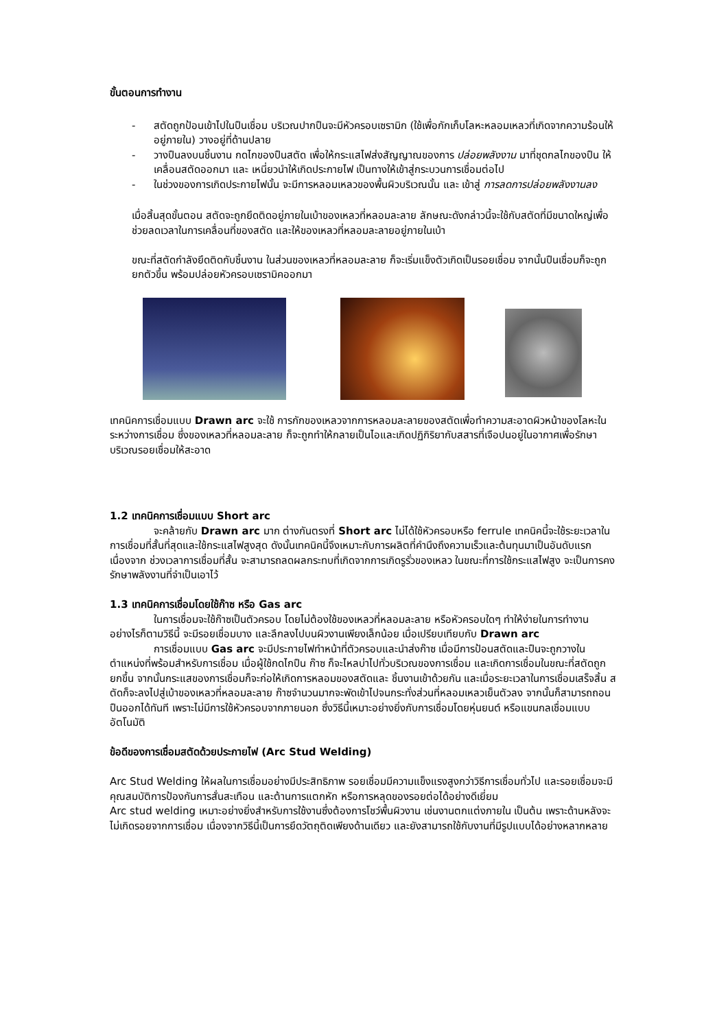ขั้นตอนการทำงาน
- สตัดถูกป้อนเข้าไปในปืนเชื่อม บริเวณปากปืนจะมีหัวครอบเซรามิก (ใช้เพื่อกักเก็บโลหะหลอมเหลวที่เกิดจากความร้อนให้อยู่ภายใน) วางอยู่ที่ด้านปลาย
- วางปืนลงบนชิ้นงาน กดไกของปืนสตัด เพื่อให้กระแสไฟส่งสัญญาณของการ ปล่อยพลังงาน มาที่ชุดกลไกของปืน ให้เคลื่อนสตัดออกมา และ เหนี่ยวนำให้เกิดประกายไฟ เป็นทางให้เข้าสู่กระบวนการเชื่อมต่อไป
- ในช่วงของการเกิดประกายไฟนั้น จะมีการหลอมเหลวของพื้นผิวบริเวณนั้น และ เข้าสู่ การลดการปล่อยพลังงานลง
เมื่อสิ้นสุดขั้นตอน สตัดจะถูกยึดติดอยู่ภายในเบ้าของเหลวที่หลอมละลาย ลักษณะดังกล่าวนี้จะใช้กับสตัดที่มีขนาดใหญ่เพื่อช่วยลดเวลาในการเคลื่อนที่ของสตัด และให้ของเหลวที่หลอมละลายอยู่ภายในเบ้า
ขณะที่สตัดกำลังยึดติดกับชิ้นงาน ในส่วนของเหลวที่หลอมละลาย ก็จะเริ่มแข็งตัวเกิดเป็นรอยเชื่อม จากนั้นปืนเชื่อมก็จะถูกยกตัวขึ้น พร้อมปล่อยหัวครอบเซรามิคออกมา
เทคนิคการเชื่อมแบบ Drawn arc จะใช้ การกักของเหลวจากการหลอมละลายของสตัดเพื่อทำความสะอาดผิวหน้าของโลหะในระหว่างการเชื่อม ซึ่งของเหลวที่หลอมละลาย ก็จะถูกทำให้กลายเป็นไอและเกิดปฏิกิริยากับสสารที่เจือปนอยู่ในอากาศเพื่อรักษาบริเวณรอยเชื่อมให้สะอาด
1.2 เทคนิคการเชื่อมแบบ Short arc
จะคล้ายกับ Drawn arc มาก ต่างกันตรงที่ Short arc ไม่ได้ใช้หัวครอบหรือ ferrule เทคนิคนี้จะใช้ระยะเวลาในการเชื่อมที่สั้นที่สุดและใช้กระแสไฟสูงสุด ดังนั้นเทคนิคนี้จึงเหมาะกับการผลิตที่คำนึงถึงความเร็วและต้นทุนมาเป็นอันดับแรก เนื่องจาก ช่วงเวลาการเชื่อมที่สั้น จะสามารถลดผลกระทบที่เกิดจากการเกิดรูรั่วของเหลว ในขณะที่การใช้กระแสไฟสูง จะเป็นการคงรักษาพลังงานที่จำเป็นเอาไว้
1.3 เทคนิคการเชื่อมโดยใช้ก๊าซ หรือ Gas arc
ในการเชื่อมจะใช้ก๊าซเป็นตัวครอบ โดยไม่ต้องใช้ของเหลวที่หลอมละลาย หรือหัวครอบใดๆ ทำให้ง่ายในการทำงาน อย่างไรก็ตามวิธีนี้ จะมีรอยเชื่อมบาง และลึกลงไปบนผิวงานเพียงเล็กน้อย เมื่อเปรียบเทียบกับ Drawn arc
การเชื่อมแบบ Gas arc จะมีประกายไฟทำหน้าที่ตัวครอบและนำส่งก๊าซ เมื่อมีการป้อนสตัดและปืนจะถูกวางในตำแหน่งที่พร้อมสำหรับการเชื่อม เมื่อผู้ใช้กดไกปืน ก๊าซ ก็จะไหลบ่าไปทั่วบริเวณของการเชื่อม และเกิดการเชื่อมในขณะที่สตัดถูกยกขึ้น จากนั้นกระแสของการเชื่อมก็จะก่อให้เกิดการหลอมของสตัดและ ชิ้นงานเข้าด้วยกัน และเมื่อระยะเวลาในการเชื่อมเสร็จสิ้น สตัดก็จะลงไปสู่เบ้าของเหลวที่หลอมละลาย ก๊าซจำนวนมากจะพัดเข้าไปจนกระทั่งส่วนที่หลอมเหลวเย็นตัวลง จากนั้นก็สามารถถอนปืนออกได้ทันที เพราะไม่มีการใช้หัวครอบจากภายนอก ซึ่งวิธีนี้เหมาะอย่างยิ่งกับการเชื่อมโดยหุ่นยนต์ หรือแขนกลเชื่อมแบบอัตโนมัติ
ข้อดีของการเชื่อมสตัดด้วยประกายไฟ (Arc Stud Welding)
Arc Stud Welding ให้ผลในการเชื่อมอย่างมีประสิทธิภาพ รอยเชื่อมมีความแข็งแรงสูงกว่าวิธีการเชื่อมทั่วไป และรอยเชื่อมจะมีคุณสมบัติการป้องกันการสั่นสะเทือน และต้านการแตกหัก หรือการหลุดของรอยต่อได้อย่างดีเยี่ยม
Arc stud welding เหมาะอย่างยิ่งสำหรับการใช้งานซึ่งต้องการโชว์พื้นผิวงาน เช่นงานตกแต่งภายใน เป็นต้น เพราะด้านหลังจะไม่เกิดรอยจากการเชื่อม เนื่องจากวิธีนี้เป็นการยึดวัตถุติดเพียงด้านเดียว และยังสามารถใช้กับงานที่มีรูปแบบได้อย่างหลากหลาย